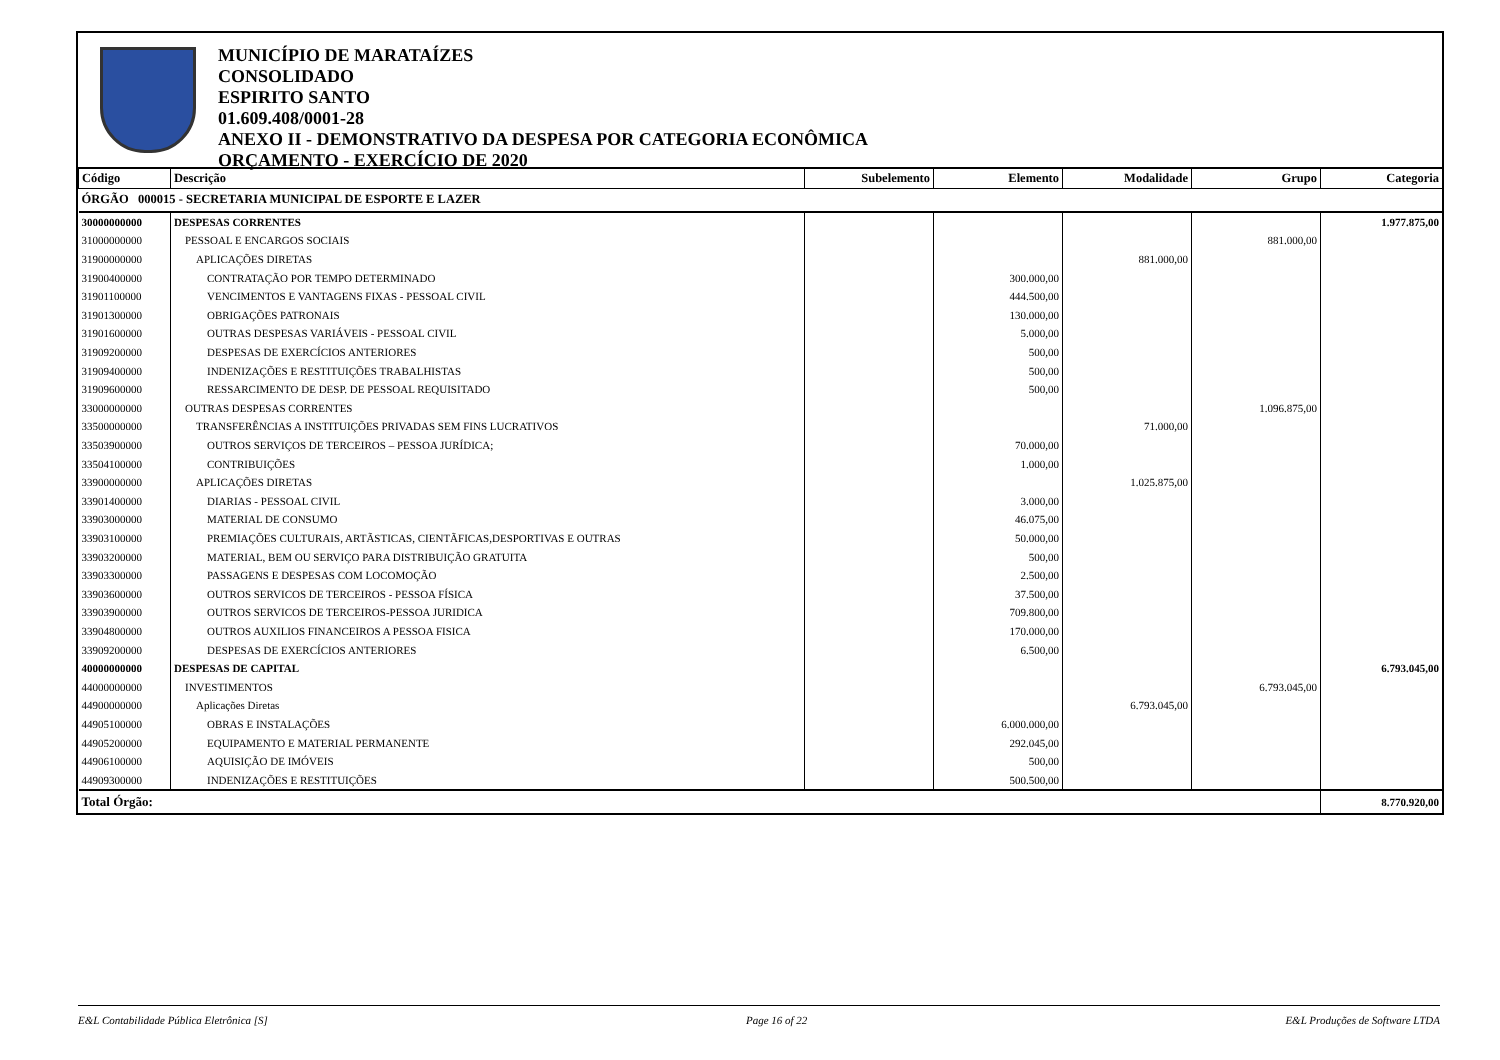MUNICÍPIO DE MARATAÍZES
CONSOLIDADO
ESPIRITO SANTO
01.609.408/0001-28
ANEXO II - DEMONSTRATIVO DA DESPESA POR CATEGORIA ECONÔMICA
ORÇAMENTO - EXERCÍCIO DE 2020
| Código | Descrição | Subelemento | Elemento | Modalidade | Grupo | Categoria |
| --- | --- | --- | --- | --- | --- | --- |
| ÓRGÃO 000015 - SECRETARIA MUNICIPAL DE ESPORTE E LAZER | | | | | | |
| 30000000000 | DESPESAS CORRENTES | | | | | 1.977.875,00 |
| 31000000000 | PESSOAL E ENCARGOS SOCIAIS | | | | 881.000,00 | |
| 31900000000 | APLICAÇÕES DIRETAS | | | 881.000,00 | | |
| 31900400000 | CONTRATAÇÃO POR TEMPO DETERMINADO | | 300.000,00 | | | |
| 31901100000 | VENCIMENTOS E VANTAGENS FIXAS - PESSOAL CIVIL | | 444.500,00 | | | |
| 31901300000 | OBRIGAÇÕES PATRONAIS | | 130.000,00 | | | |
| 31901600000 | OUTRAS DESPESAS VARIÁVEIS - PESSOAL CIVIL | | 5.000,00 | | | |
| 31909200000 | DESPESAS DE EXERCÍCIOS ANTERIORES | | 500,00 | | | |
| 31909400000 | INDENIZAÇÕES E RESTITUIÇÕES TRABALHISTAS | | 500,00 | | | |
| 31909600000 | RESSARCIMENTO DE DESP. DE PESSOAL REQUISITADO | | 500,00 | | | |
| 33000000000 | OUTRAS DESPESAS CORRENTES | | | | 1.096.875,00 | |
| 33500000000 | TRANSFERÊNCIAS A INSTITUIÇÕES PRIVADAS SEM FINS LUCRATIVOS | | | 71.000,00 | | |
| 33503900000 | OUTROS SERVIÇOS DE TERCEIROS – PESSOA JURÍDICA; | | 70.000,00 | | | |
| 33504100000 | CONTRIBUIÇÕES | | 1.000,00 | | | |
| 33900000000 | APLICAÇÕES DIRETAS | | | 1.025.875,00 | | |
| 33901400000 | DIARIAS - PESSOAL CIVIL | | 3.000,00 | | | |
| 33903000000 | MATERIAL DE CONSUMO | | 46.075,00 | | | |
| 33903100000 | PREMIAÇÕES CULTURAIS, ARTÃSTICAS, CIENTÃFICAS,DESPORTIVAS E OUTRAS | | 50.000,00 | | | |
| 33903200000 | MATERIAL, BEM OU SERVIÇO PARA DISTRIBUIÇÃO GRATUITA | | 500,00 | | | |
| 33903300000 | PASSAGENS E DESPESAS COM LOCOMOÇÃO | | 2.500,00 | | | |
| 33903600000 | OUTROS SERVICOS DE TERCEIROS - PESSOA FÍSICA | | 37.500,00 | | | |
| 33903900000 | OUTROS SERVICOS DE TERCEIROS-PESSOA JURIDICA | | 709.800,00 | | | |
| 33904800000 | OUTROS AUXILIOS FINANCEIROS A PESSOA FISICA | | 170.000,00 | | | |
| 33909200000 | DESPESAS DE EXERCÍCIOS ANTERIORES | | 6.500,00 | | | |
| 40000000000 | DESPESAS DE CAPITAL | | | | | 6.793.045,00 |
| 44000000000 | INVESTIMENTOS | | | | 6.793.045,00 | |
| 44900000000 | Aplicações Diretas | | | 6.793.045,00 | | |
| 44905100000 | OBRAS E INSTALAÇÕES | | 6.000.000,00 | | | |
| 44905200000 | EQUIPAMENTO E MATERIAL PERMANENTE | | 292.045,00 | | | |
| 44906100000 | AQUISIÇÃO DE IMÓVEIS | | 500,00 | | | |
| 44909300000 | INDENIZAÇÕES E RESTITUIÇÕES | | 500.500,00 | | | |
| Total Órgão: | | | | | | 8.770.920,00 |
E&L Contabilidade Pública Eletrônica [S] Page 16 of 22 E&L Produções de Software LTDA